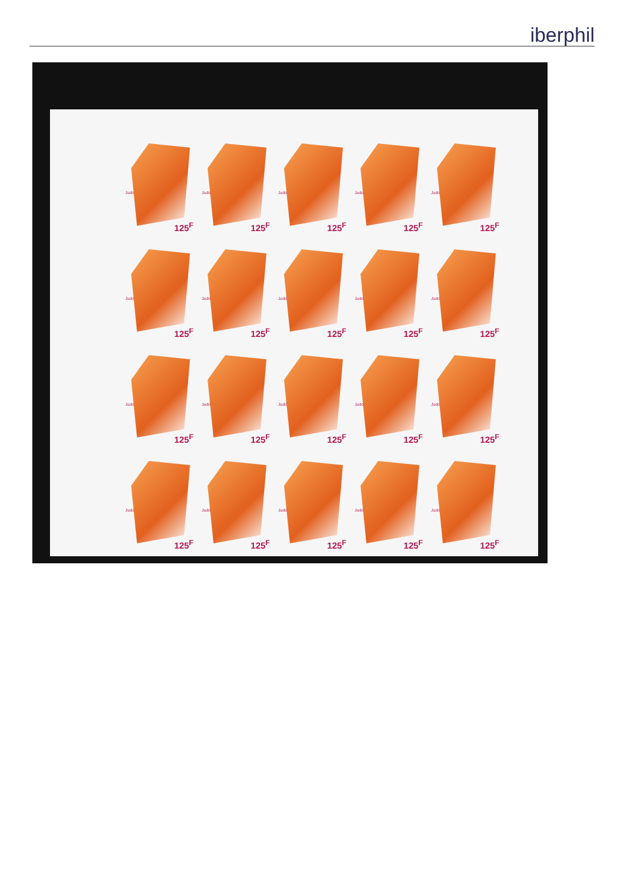iberphil
Judo
125<sup>F</sup>
Judo
125<sup>F</sup>
Judo
125<sup>F</sup>
Judo
125<sup>F</sup>
Judo
125<sup>F</sup>
Judo
125<sup>F</sup>
Judo
125<sup>F</sup>
Judo
125<sup>F</sup>
Judo
125<sup>F</sup>
Judo
125<sup>F</sup>
Judo
125<sup>F</sup>
Judo
125<sup>F</sup>
Judo
125<sup>F</sup>
Judo
125<sup>F</sup>
Judo
125<sup>F</sup>
Judo
125<sup>F</sup>
Judo
125<sup>F</sup>
Judo
125<sup>F</sup>
Judo
125<sup>F</sup>
Judo
125<sup>F</sup>